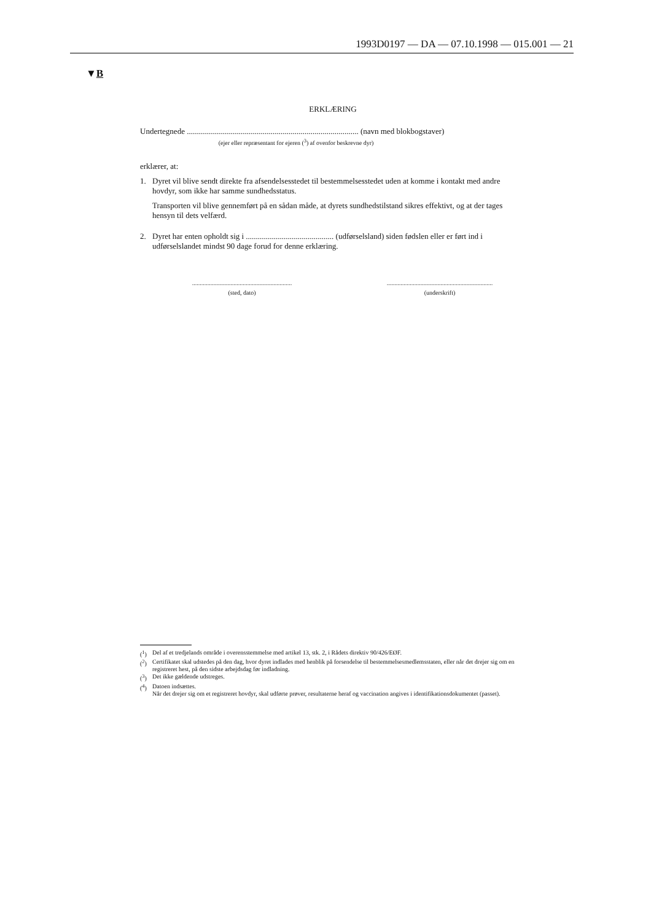1993D0197 — DA — 07.10.1998 — 015.001 — 21
▼B
ERKLÆRING
Undertegnede ...................................................................................... (navn med blokbogstaver)
(ejer eller repræsentant for ejeren (<sup>3</sup>) af ovenfor beskrevne dyr)
erklærer, at:
1. Dyret vil blive sendt direkte fra afsendelsesstedet til bestemmelsesstedet uden at komme i kontakt med andre hovdyr, som ikke har samme sundhedsstatus.
Transporten vil blive gennemført på en sådan måde, at dyrets sundhedstilstand sikres effektivt, og at der tages hensyn til dets velfærd.
2. Dyret har enten opholdt sig i ............................................ (udførselsland) siden fødslen eller er ført ind i udførselslandet mindst 90 dage forud for denne erklæring.
.................................................................
(sted, dato)
.....................................................................
(underskrift)
(<sup>1</sup>) Del af et tredjelands område i overensstemmelse med artikel 13, stk. 2, i Rådets direktiv 90/426/EØF.
(<sup>2</sup>) Certifikatet skal udstedes på den dag, hvor dyret indlades med henblik på forsendelse til bestemmelsesmedlemsstaten, eller når det drejer sig om en registreret hest, på den sidste arbejdsdag før indladning.
(<sup>3</sup>) Det ikke gældende udstreges.
(<sup>4</sup>) Datoen indsættes.
Når det drejer sig om et registreret hovdyr, skal udførte prøver, resultaterne heraf og vaccination angives i identifikations­dokumentet (passet).